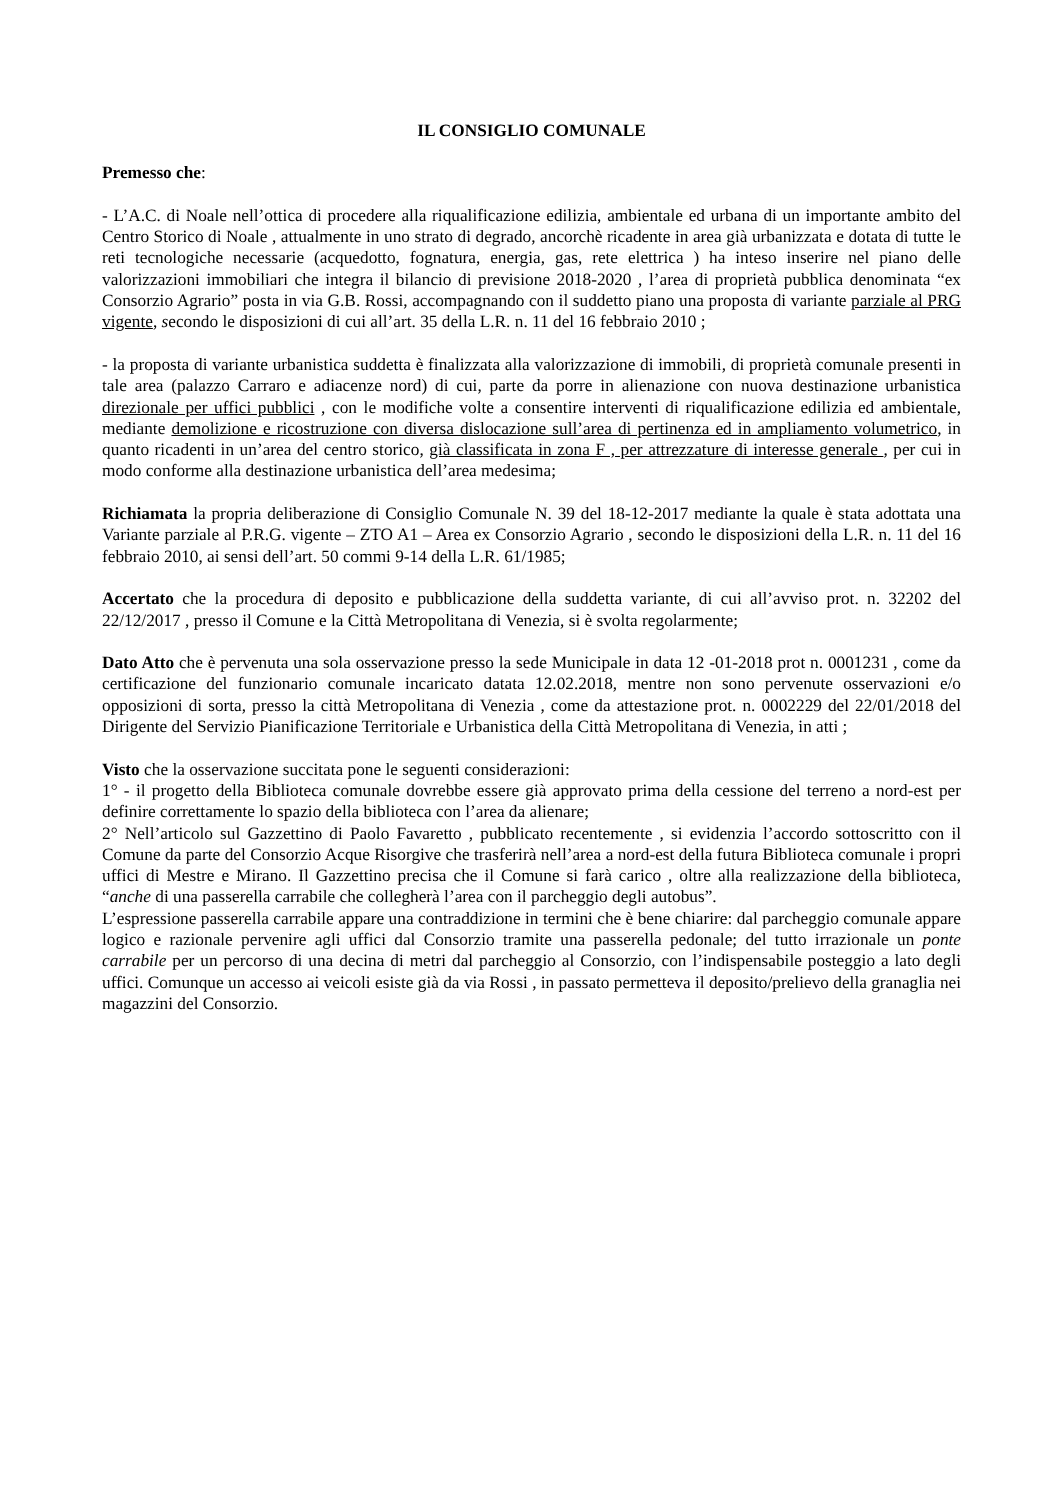IL CONSIGLIO COMUNALE
Premesso che:
- L’A.C. di Noale nell’ottica di procedere alla riqualificazione edilizia, ambientale ed urbana di un importante ambito del Centro Storico di Noale , attualmente in uno strato di degrado, ancorchè ricadente in area già urbanizzata e dotata di tutte le reti tecnologiche necessarie (acquedotto, fognatura, energia, gas, rete elettrica ) ha inteso inserire nel piano delle valorizzazioni immobiliari che integra il bilancio di previsione 2018-2020 , l’area di proprietà pubblica denominata “ex Consorzio Agrario” posta in via G.B. Rossi, accompagnando con il suddetto piano una proposta di variante parziale al PRG vigente, secondo le disposizioni di cui all’art. 35 della L.R. n. 11 del 16 febbraio 2010 ;
- la proposta di variante urbanistica suddetta è finalizzata alla valorizzazione di immobili, di proprietà comunale presenti in tale area (palazzo Carraro e adiacenze nord) di cui, parte da porre in alienazione con nuova destinazione urbanistica direzionale per uffici pubblici , con le modifiche volte a consentire interventi di riqualificazione edilizia ed ambientale, mediante demolizione e ricostruzione con diversa dislocazione sull’area di pertinenza ed in ampliamento volumetrico, in quanto ricadenti in un’area del centro storico, già classificata in zona F , per attrezzature di interesse generale , per cui in modo conforme alla destinazione urbanistica dell’area medesima;
Richiamata la propria deliberazione di Consiglio Comunale N. 39 del 18-12-2017 mediante la quale è stata adottata una Variante parziale al P.R.G. vigente – ZTO A1 – Area ex Consorzio Agrario , secondo le disposizioni della L.R. n. 11 del 16 febbraio 2010, ai sensi dell’art. 50 commi 9-14 della L.R. 61/1985;
Accertato che la procedura di deposito e pubblicazione della suddetta variante, di cui all’avviso prot. n. 32202 del 22/12/2017 , presso il Comune e la Città Metropolitana di Venezia, si è svolta regolarmente;
Dato Atto che è pervenuta una sola osservazione presso la sede Municipale in data 12 -01-2018 prot n. 0001231 , come da certificazione del funzionario comunale incaricato datata 12.02.2018, mentre non sono pervenute osservazioni e/o opposizioni di sorta, presso la città Metropolitana di Venezia , come da attestazione prot. n. 0002229 del 22/01/2018 del Dirigente del Servizio Pianificazione Territoriale e Urbanistica della Città Metropolitana di Venezia, in atti ;
Visto che la osservazione succitata pone le seguenti considerazioni:
1° - il progetto della Biblioteca comunale dovrebbe essere già approvato prima della cessione del terreno a nord-est per definire correttamente lo spazio della biblioteca con l’area da alienare;
2° Nell’articolo sul Gazzettino di Paolo Favaretto , pubblicato recentemente , si evidenzia l’accordo sottoscritto con il Comune da parte del Consorzio Acque Risorgive che trasferirà nell’area a nord-est della futura Biblioteca comunale i propri uffici di Mestre e Mirano. Il Gazzettino precisa che il Comune si farà carico , oltre alla realizzazione della biblioteca, “anche di una passerella carrabile che collegherà l’area con il parcheggio degli autobus”.
L’espressione passerella carrabile appare una contraddizione in termini che è bene chiarire: dal parcheggio comunale appare logico e razionale pervenire agli uffici dal Consorzio tramite una passerella pedonale; del tutto irrazionale un ponte carrabile per un percorso di una decina di metri dal parcheggio al Consorzio, con l’indispensabile posteggio a lato degli uffici. Comunque un accesso ai veicoli esiste già da via Rossi , in passato permetteva il deposito/prelievo della granaglia nei magazzini del Consorzio.